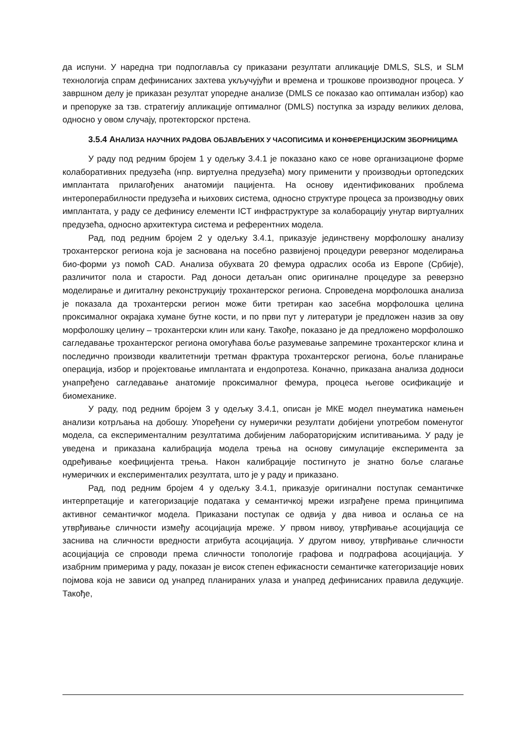да испуни. У наредна три подпоглавља су приказани резултати апликације DMLS, SLS, и SLM технологија спрам дефинисаних захтева укључујући и времена и трошкове производног процеса. У завршном делу је приказан резултат упоредне анализе (DMLS се показао као оптималан избор) као и препоруке за тзв. стратегију апликације оптималног (DMLS) поступка за израду великих делова, односно у овом случају, протекторског прстена.
3.5.4 АНАЛИЗА НАУЧНИХ РАДОВА ОБЈАВЉЕНИХ У ЧАСОПИСИМА И КОНФЕРЕНЦИЈСКИМ ЗБОРНИЦИМА
У раду под редним бројем 1 у одељку 3.4.1 је показано како се нове организационе форме колаборативних предузећа (нпр. виртуелна предузећа) могу применити у производњи ортопедских имплантата прилагођених анатомији пацијента. На основу идентификованих проблема интероперабилности предузећа и њихових система, односно структуре процеса за производњу ових имплантата, у раду се дефинису елементи ICT инфраструктуре за колаборацију унутар виртуалних предузећа, односно архитектура система и референтних модела.
Рад, под редним бројем 2 у одељку 3.4.1, приказује јединствену морфолошку анализу трохантерског региона која је заснована на посебно развијеној процедури реверзног моделирања био-форми уз помоћ CAD. Анализа обухвата 20 фемура одраслих особа из Европе (Србије), различитог пола и старости. Рад доноси детаљан опис оригиналне процедуре за реверзно моделирање и дигиталну реконструкцију трохантерског региона. Спроведена морфолошка анализа је показала да трохантерски регион може бити третиран као засебна морфолошка целина проксималног окрајака хумане бутне кости, и по први пут у литератури је предложен назив за ову морфолошку целину – трохантерски клин или кану. Такође, показано је да предложено морфолошко сагледавање трохантерског региона омогућава боље разумевање запремине трохантерског клина и последично производи квалитетнији третман фрактура трохантерског региона, боље планирање операција, избор и пројектовање имплантата и ендопротеза. Коначно, приказана анализа додноси унапређено сагледавање анатомије проксималног фемура, процеса његове осификације и биомеханике.
У раду, под редним бројем 3 у одељку 3.4.1, описан је МКЕ модел пнеуматика намењен анализи котрљања на добошу. Упоређени су нумерички резултати добијени употребом поменутог модела, са експерименталним резултатима добијеним лабораторијским испитивањима. У раду је уведена и приказана калибрација модела трења на основу симулације експеримента за одређивање коефицијента трења. Након калибрације постигнуто је знатно боље слагање нумеричких и експериментaлих резултата, што је у раду и приказано.
Рад, под редним бројем 4 у одељку 3.4.1, приказује оригинални поступак семантичке интерпретације и категоризације података у семантичкој мрежи изграђене према принципима активног семантичког модела. Приказани поступак се одвија у два нивоа и ослања се на утврђивање сличности између асоцијација мреже. У првом нивоу, утврђивање асоцијација се заснива на сличности вредности атрибута асоцијација. У другом нивоу, утврђивање сличности асоцијација се спроводи према сличности топологије графова и подграфова асоцијација. У изабрним примерима у раду, показан је висок степен ефикасности семантичке категоризације нових појмова која не зависи од унапред планираних улаза и унапред дефинисаних правила дедукције. Такође,